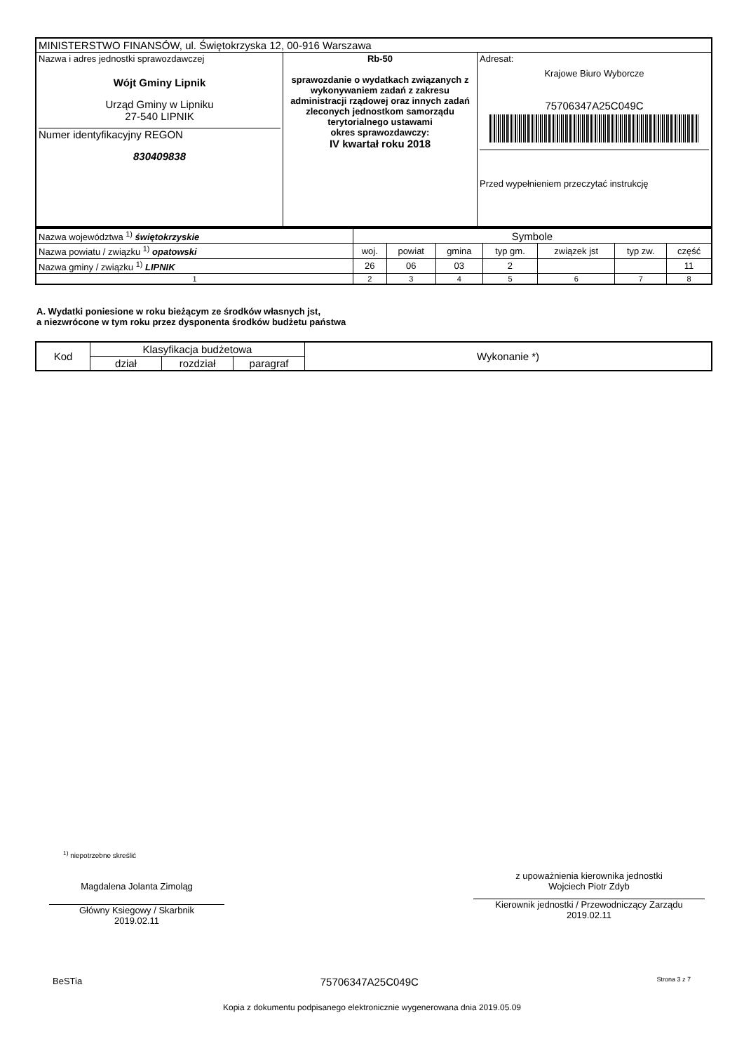| MINISTERSTWO FINANSÓW, ul. Świętokrzyska 12, 00-916 Warszawa | | |
| Nazwa i adres jednostki sprawozdawczej Wójt Gminy Lipnik Urząd Gminy w Lipniku 27-540 LIPNIK Numer identyfikacyjny REGON 830409838 | Rb-50 sprawozdanie o wydatkach związanych z wykonywaniem zadań z zakresu administracji rządowej oraz innych zadań zleconych jednostkom samorządu terytorialnego ustawami okres sprawozdawczy: IV kwartał roku 2018 | Adresat: Krajowe Biuro Wyborcze 75706347A25C049C Przed wypełnieniem przeczytać instrukcję |
| Nazwa województwa <sup>1)</sup> świętokrzyskie | Symbole | | | | | | |
| Nazwa powiatu / związku <sup>1)</sup> opatowski | woj. | powiat | gmina | typ gm. | związek jst | typ zw. | część |
| Nazwa gminy / związku <sup>1)</sup> LIPNIK | 26 | 06 | 03 | 2 | | | 11 |
| 1 | 2 | 3 | 4 | 5 | 6 | 7 | 8 |
A. Wydatki poniesione w roku bieżącym ze środków własnych jst,
a niezwrócone w tym roku przez dysponenta środków budżetu państwa
| Kod | Klasyfikacja budżetowa | | | Wykonanie *) |
| | dział | rozdział | paragraf | |
<sup>1)</sup> niepotrzebne skreślić
Magdalena Jolanta Zimoląg
Główny Ksiegowy / Skarbnik
2019.02.11
z upoważnienia kierownika jednostki
Wojciech Piotr Zdyb
Kierownik jednostki / Przewodniczący Zarządu
2019.02.11
BeSTia 75706347A25C049C Strona 3 z 7
Kopia z dokumentu podpisanego elektronicznie wygenerowana dnia 2019.05.09